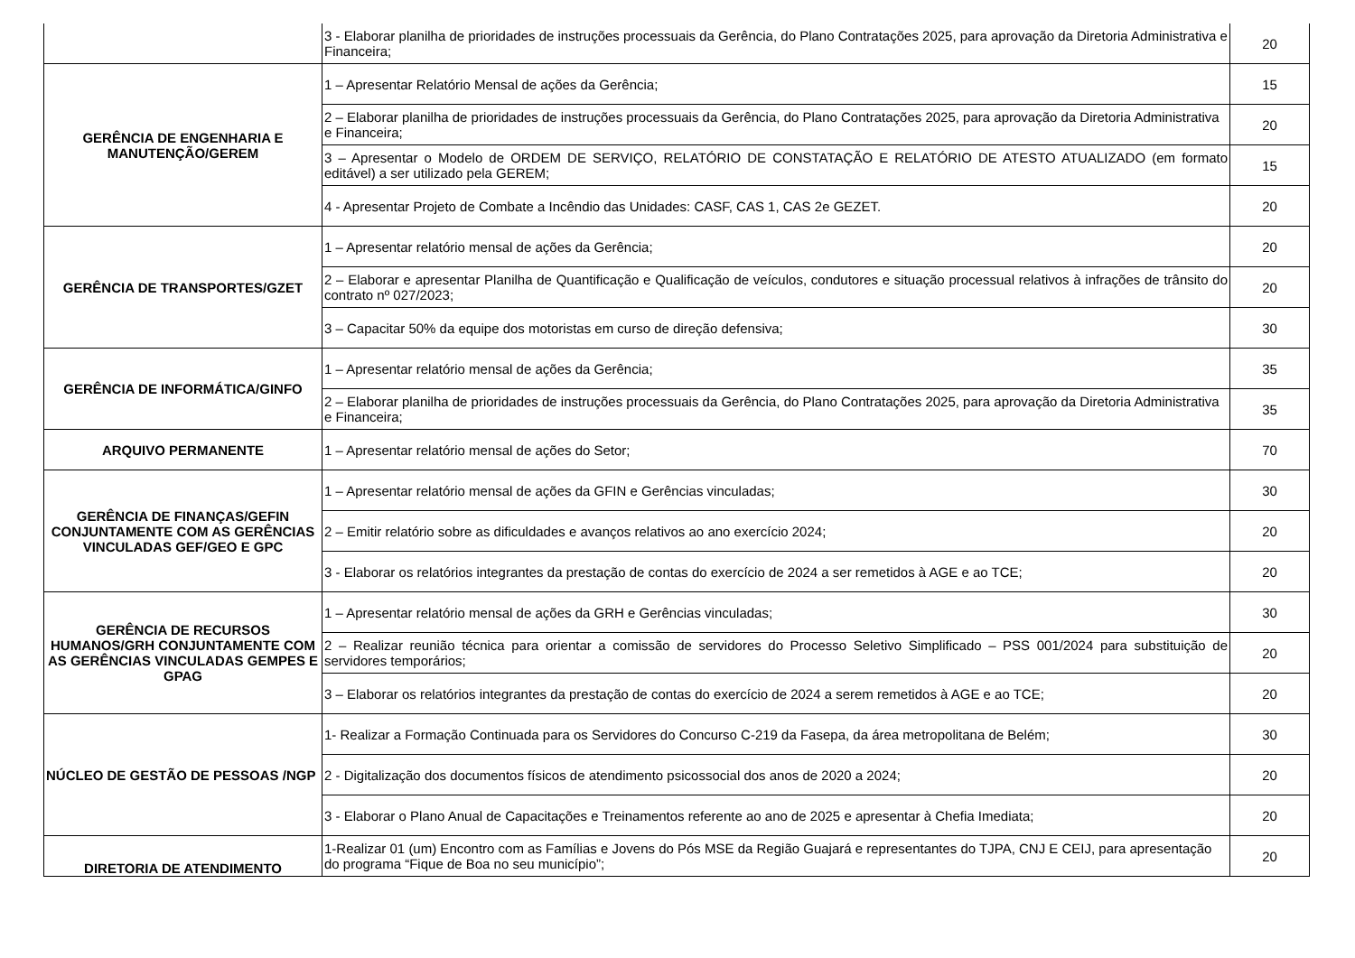| | 3 - Elaborar planilha de prioridades de instruções processuais da Gerência, do Plano Contratações 2025, para aprovação da Diretoria Administrativa e Financeira; | 20 |
| GERÊNCIA DE ENGENHARIA E MANUTENÇÃO/GEREM | 1 – Apresentar Relatório Mensal de ações da Gerência; | 15 |
| | 2 – Elaborar planilha de prioridades de instruções processuais da Gerência, do Plano Contratações 2025, para aprovação da Diretoria Administrativa e Financeira; | 20 |
| | 3 – Apresentar o Modelo de ORDEM DE SERVIÇO, RELATÓRIO DE CONSTATAÇÃO E RELATÓRIO DE ATESTO ATUALIZADO (em formato editável) a ser utilizado pela GEREM; | 15 |
| | 4 - Apresentar Projeto de Combate a Incêndio das Unidades: CASF, CAS 1, CAS 2e GEZET. | 20 |
| GERÊNCIA DE TRANSPORTES/GZET | 1 – Apresentar relatório mensal de ações da Gerência; | 20 |
| | 2 – Elaborar e apresentar Planilha de Quantificação e Qualificação de veículos, condutores e situação processual relativos à infrações de trânsito do contrato nº 027/2023; | 20 |
| | 3 – Capacitar 50% da equipe dos motoristas em curso de direção defensiva; | 30 |
| GERÊNCIA DE INFORMÁTICA/GINFO | 1 – Apresentar relatório mensal de ações da Gerência; | 35 |
| | 2 – Elaborar planilha de prioridades de instruções processuais da Gerência, do Plano Contratações 2025, para aprovação da Diretoria Administrativa e Financeira; | 35 |
| ARQUIVO PERMANENTE | 1 – Apresentar relatório mensal de ações do Setor; | 70 |
| GERÊNCIA DE FINANÇAS/GEFIN CONJUNTAMENTE COM AS GERÊNCIAS VINCULADAS GEF/GEO E GPC | 1 – Apresentar relatório mensal de ações da GFIN e Gerências vinculadas; | 30 |
| | 2 – Emitir relatório sobre as dificuldades e avanços relativos ao ano exercício 2024; | 20 |
| | 3 - Elaborar os relatórios integrantes da prestação de contas do exercício de 2024 a ser remetidos à AGE e ao TCE; | 20 |
| GERÊNCIA DE RECURSOS HUMANOS/GRH CONJUNTAMENTE COM AS GERÊNCIAS VINCULADAS GEMPES E GPAG | 1 – Apresentar relatório mensal de ações da GRH e Gerências vinculadas; | 30 |
| | 2 – Realizar reunião técnica para orientar a comissão de servidores do Processo Seletivo Simplificado – PSS 001/2024 para substituição de servidores temporários; | 20 |
| | 3 – Elaborar os relatórios integrantes da prestação de contas do exercício de 2024 a serem remetidos à AGE e ao TCE; | 20 |
| NÚCLEO DE GESTÃO DE PESSOAS /NGP | 1- Realizar a Formação Continuada para os Servidores do Concurso C-219 da Fasepa, da área metropolitana de Belém; | 30 |
| | 2 - Digitalização dos documentos físicos de atendimento psicossocial dos anos de 2020 a 2024; | 20 |
| | 3 - Elaborar o Plano Anual de Capacitações e Treinamentos referente ao ano de 2025 e apresentar à Chefia Imediata; | 20 |
| DIRETORIA DE ATENDIMENTO | 1-Realizar 01 (um) Encontro com as Famílias e Jovens do Pós MSE da Região Guajará e representantes do TJPA, CNJ E CEIJ, para apresentação do programa “Fique de Boa no seu município”; | 20 |